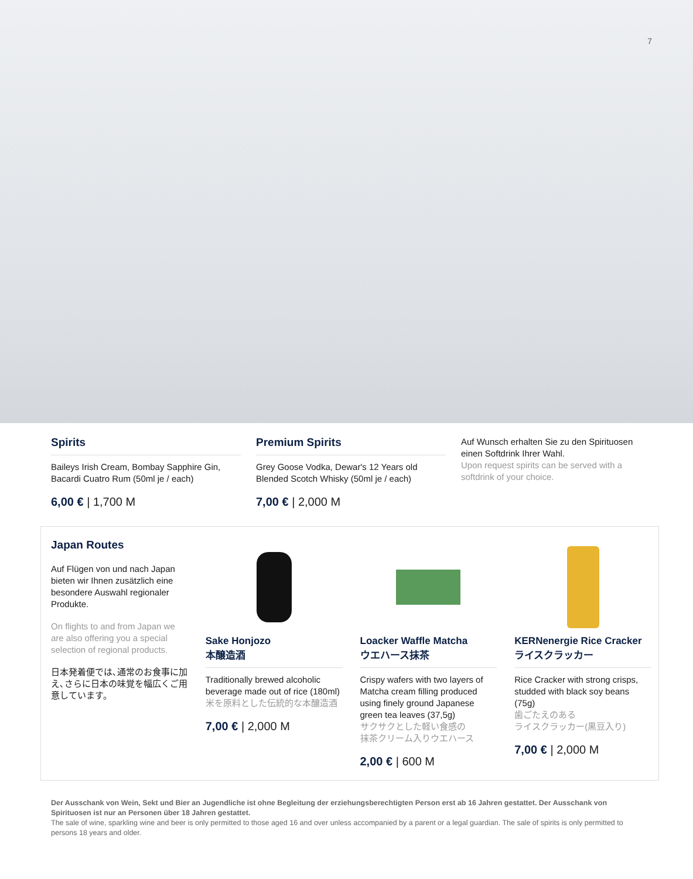7
Spirits
Baileys Irish Cream, Bombay Sapphire Gin, Bacardi Cuatro Rum (50ml je / each)
6,00 € | 1,700 M
Premium Spirits
Grey Goose Vodka, Dewar's 12 Years old Blended Scotch Whisky (50ml je / each)
7,00 € | 2,000 M
Auf Wunsch erhalten Sie zu den Spirituosen einen Softdrink Ihrer Wahl.
Upon request spirits can be served with a softdrink of your choice.
Japan Routes
Auf Flügen von und nach Japan bieten wir Ihnen zusätzlich eine besondere Auswahl regionaler Produkte.
On flights to and from Japan we are also offering you a special selection of regional products.
日本発着便では､通常のお食事に加え､さらに日本の味覚を幅広くご用意しています。
Sake Honjozo
本醸造酒
Traditionally brewed alcoholic beverage made out of rice (180ml)
米を原料とした伝統的な本醸造酒
7,00 € | 2,000 M
Loacker Waffle Matcha
ウエハース抹茶
Crispy wafers with two layers of Matcha cream filling produced using finely ground Japanese green tea leaves (37,5g)
サクサクとした軽い食感の
抹茶クリーム入りウエハース
2,00 € | 600 M
KERNenergie Rice Cracker
ライスクラッカー
Rice Cracker with strong crisps, studded with black soy beans (75g)
歯ごたえのある
ライスクラッカー(黒豆入り)
7,00 € | 2,000 M
Der Ausschank von Wein, Sekt und Bier an Jugendliche ist ohne Begleitung der erziehungsberechtigten Person erst ab 16 Jahren gestattet. Der Ausschank von Spirituosen ist nur an Personen über 18 Jahren gestattet.
The sale of wine, sparkling wine and beer is only permitted to those aged 16 and over unless accompanied by a parent or a legal guardian. The sale of spirits is only permitted to persons 18 years and older.